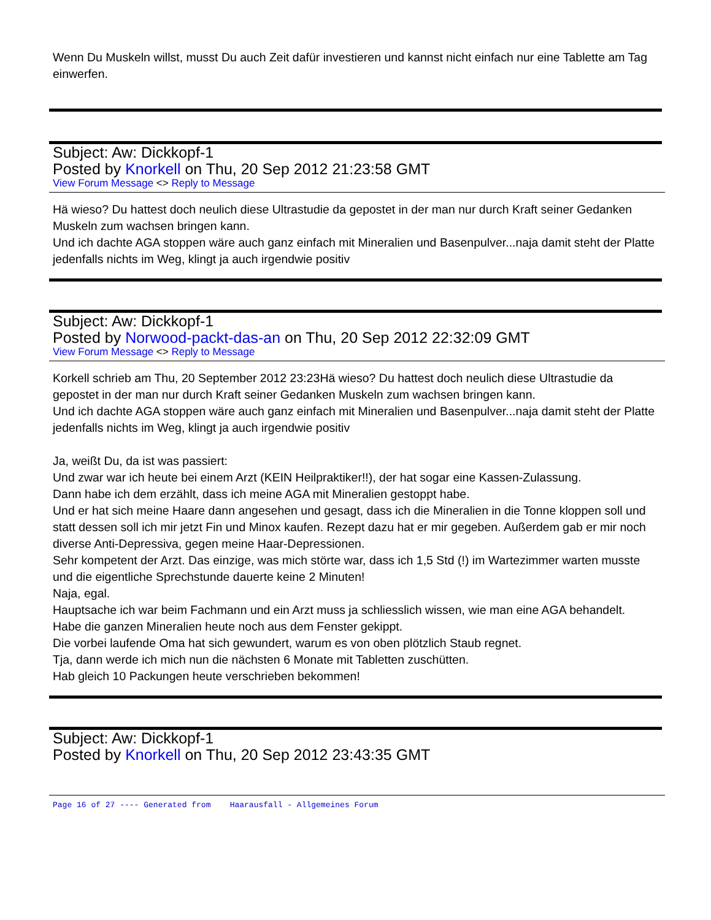Wenn Du Muskeln willst, musst Du auch Zeit dafür investieren und kannst nicht einfach nur eine Tablette am Tag einwerfen.
Subject: Aw: Dickkopf-1
Posted by Knorkell on Thu, 20 Sep 2012 21:23:58 GMT
View Forum Message <> Reply to Message
Hä wieso? Du hattest doch neulich diese Ultrastudie da gepostet in der man nur durch Kraft seiner Gedanken Muskeln zum wachsen bringen kann.
Und ich dachte AGA stoppen wäre auch ganz einfach mit Mineralien und Basenpulver...naja damit steht der Platte jedenfalls nichts im Weg, klingt ja auch irgendwie positiv
Subject: Aw: Dickkopf-1
Posted by Norwood-packt-das-an on Thu, 20 Sep 2012 22:32:09 GMT
View Forum Message <> Reply to Message
Korkell schrieb am Thu, 20 September 2012 23:23Hä wieso? Du hattest doch neulich diese Ultrastudie da gepostet in der man nur durch Kraft seiner Gedanken Muskeln zum wachsen bringen kann.
Und ich dachte AGA stoppen wäre auch ganz einfach mit Mineralien und Basenpulver...naja damit steht der Platte jedenfalls nichts im Weg, klingt ja auch irgendwie positiv
Ja, weißt Du, da ist was passiert:
Und zwar war ich heute bei einem Arzt (KEIN Heilpraktiker!!), der hat sogar eine Kassen-Zulassung.
Dann habe ich dem erzählt, dass ich meine AGA mit Mineralien gestoppt habe.
Und er hat sich meine Haare dann angesehen und gesagt, dass ich die Mineralien in die Tonne kloppen soll und statt dessen soll ich mir jetzt Fin und Minox kaufen. Rezept dazu hat er mir gegeben. Außerdem gab er mir noch diverse Anti-Depressiva, gegen meine Haar-Depressionen.
Sehr kompetent der Arzt. Das einzige, was mich störte war, dass ich 1,5 Std (!) im Wartezimmer warten musste und die eigentliche Sprechstunde dauerte keine 2 Minuten!
Naja, egal.
Hauptsache ich war beim Fachmann und ein Arzt muss ja schliesslich wissen, wie man eine AGA behandelt.
Habe die ganzen Mineralien heute noch aus dem Fenster gekippt.
Die vorbei laufende Oma hat sich gewundert, warum es von oben plötzlich Staub regnet.
Tja, dann werde ich mich nun die nächsten 6 Monate mit Tabletten zuschütten.
Hab gleich 10 Packungen heute verschrieben bekommen!
Subject: Aw: Dickkopf-1
Posted by Knorkell on Thu, 20 Sep 2012 23:43:35 GMT
Page 16 of 27 ---- Generated from Haarausfall - Allgemeines Forum